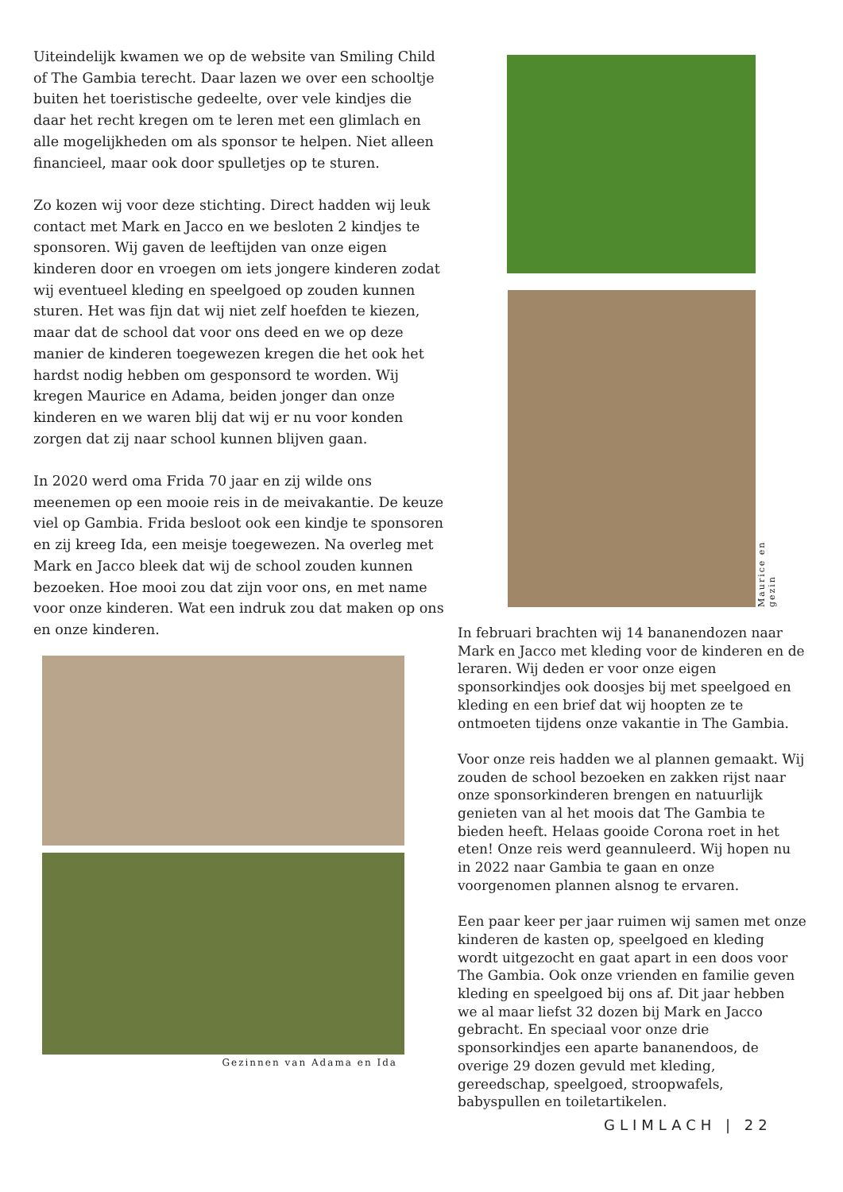Uiteindelijk kwamen we op de website van Smiling Child of The Gambia terecht. Daar lazen we over een schooltje buiten het toeristische gedeelte, over vele kindjes die daar het recht kregen om te leren met een glimlach en alle mogelijkheden om als sponsor te helpen. Niet alleen financieel, maar ook door spulletjes op te sturen.
Zo kozen wij voor deze stichting. Direct hadden wij leuk contact met Mark en Jacco en we besloten 2 kindjes te sponsoren. Wij gaven de leeftijden van onze eigen kinderen door en vroegen om iets jongere kinderen zodat wij eventueel kleding en speelgoed op zouden kunnen sturen. Het was fijn dat wij niet zelf hoefden te kiezen, maar dat de school dat voor ons deed en we op deze manier de kinderen toegewezen kregen die het ook het hardst nodig hebben om gesponsord te worden. Wij kregen Maurice en Adama, beiden jonger dan onze kinderen en we waren blij dat wij er nu voor konden zorgen dat zij naar school kunnen blijven gaan.
In 2020 werd oma Frida 70 jaar en zij wilde ons meenemen op een mooie reis in de meivakantie. De keuze viel op Gambia. Frida besloot ook een kindje te sponsoren en zij kreeg Ida, een meisje toegewezen. Na overleg met Mark en Jacco bleek dat wij de school zouden kunnen bezoeken. Hoe mooi zou dat zijn voor ons, en met name voor onze kinderen. Wat een indruk zou dat maken op ons en onze kinderen.
Maurice en gezin
Gezinnen van Adama en Ida
In februari brachten wij 14 bananendozen naar Mark en Jacco met kleding voor de kinderen en de leraren. Wij deden er voor onze eigen sponsorkindjes ook doosjes bij met speelgoed en kleding en een brief dat wij hoopten ze te ontmoeten tijdens onze vakantie in The Gambia.
Voor onze reis hadden we al plannen gemaakt. Wij zouden de school bezoeken en zakken rijst naar onze sponsorkinderen brengen en natuurlijk genieten van al het moois dat The Gambia te bieden heeft. Helaas gooide Corona roet in het eten! Onze reis werd geannuleerd. Wij hopen nu in 2022 naar Gambia te gaan en onze voorgenomen plannen alsnog te ervaren.
Een paar keer per jaar ruimen wij samen met onze kinderen de kasten op, speelgoed en kleding wordt uitgezocht en gaat apart in een doos voor The Gambia. Ook onze vrienden en familie geven kleding en speelgoed bij ons af. Dit jaar hebben we al maar liefst 32 dozen bij Mark en Jacco gebracht. En speciaal voor onze drie sponsorkindjes een aparte bananendoos, de overige 29 dozen gevuld met kleding, gereedschap, speelgoed, stroopwafels, babyspullen en toiletartikelen.
GLIMLACH | 22